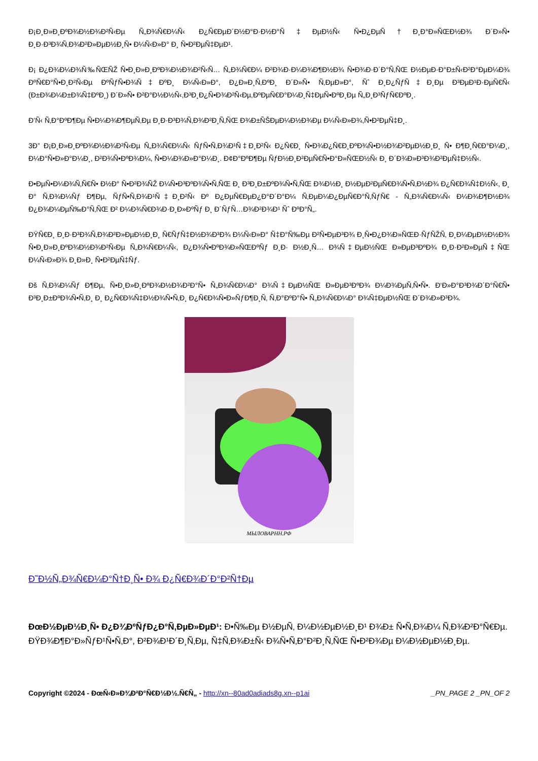Ð¡Ð¸Ð»Ð¸ÐºÐ¾Ð½Ð¾Ð²Ñ‹Ðµ Ñ„Ð¾Ñ€Ð¼Ñ‹ Ð¿Ñ€ÐµÐ´Ð½Ð°Ð·Ð½Ð°Ñ‡ÐµÐ½Ñ‹ Ñ•Ð¿ÐµÑ†Ð¸Ð°Ð»ÑŒÐ½Ð¾ Ð´Ð»Ñ• Ð¸Ð·Ð³Ð¾Ñ‚Ð¾Ð²Ð»ÐµÐ½Ð¸Ñ• Ð¼Ñ‹Ð»Ð° Ð¸ Ñ•Ð²ÐµÑ‡ÐµÐ¹.
Ð¡ Ð¿Ð¾Ð¼Ð¾Ñ‰ÑŒÑŽ Ñ•Ð¸Ð»Ð¸ÐºÐ¾Ð½Ð¾Ð²Ñ‹Ñ… Ñ„Ð¾Ñ€Ð¼ Ð²Ð¾Ð·Ð¼Ð¾Ð¶Ð½Ð¾ Ñ•Ð¾Ð·Ð´Ð°Ñ‚ÑŒ Ð½ÐµÐ·Ð°Ð±Ñ‹Ð²Ð°ÐµÐ¼Ð¾ ÐºÑ€Ð°Ñ•Ð¸Ð²Ñ‹Ðµ ÐºÑƒÑ•Ð¾Ñ‡ÐºÐ¸ Ð¼Ñ‹Ð»Ð°, Ð¿Ð»Ð¸Ñ‚ÐºÐ¸ Ð´Ð»Ñ• Ñ‚ÐµÐ»Ð°, Ñˆ Ð¸Ð¿ÑƒÑ‡Ð¸Ðµ Ð³ÐµÐ¹Ð·ÐµÑ€Ñ‹ (Ð±Ð¾Ð¼Ð±Ð¾Ñ‡ÐºÐ¸) Ð´Ð»Ñ• Ð²Ð°Ð½Ð½Ñ‹,Ð³Ð¸Ð¿Ñ•Ð¾Ð²Ñ‹Ðµ,ÐºÐµÑ€Ð°Ð¼Ð¸Ñ‡ÐµÑ•ÐºÐ¸Ðµ Ñ„Ð¸Ð³ÑƒÑ€ÐºÐ¸.
Ð’Ñ‹ Ñ‚Ð°ÐºÐ¶Ðµ Ñ•Ð¼Ð¾Ð¶ÐµÑ‚Ðµ Ð¸Ð·Ð³Ð¾Ñ‚Ð¾Ð²Ð¸Ñ‚ÑŒ Ð¾Ð±ÑŠÐµÐ¼Ð½Ð¾Ðµ Ð¼Ñ‹Ð»Ð¾,Ñ•Ð²ÐµÑ‡Ð¸.
3Ð” Ð¡Ð¸Ð»Ð¸ÐºÐ¾Ð½Ð¾Ð²Ñ‹Ðµ Ñ„Ð¾Ñ€Ð¼Ñ‹ ÑƒÑ•Ñ‚Ð¾Ð¹Ñ‡Ð¸Ð²Ñ‹ Ð¿Ñ€Ð¸ Ñ•Ð¾Ð¿Ñ€Ð¸ÐºÐ¾Ñ•Ð½Ð¾Ð²ÐµÐ½Ð¸Ð¸ Ñ• Ð¶Ð¸Ñ€Ð°Ð¼Ð¸, Ð¼Ð°Ñ•Ð»Ð°Ð¼Ð¸, Ð²Ð¾Ñ•ÐºÐ¾Ð¼, Ñ•Ð¼Ð¾Ð»Ð°Ð¼Ð¸. Ð¢Ð°ÐºÐ¶Ðµ ÑƒÐ½Ð¸Ð²ÐµÑ€Ñ•Ð°Ð»ÑŒÐ½Ñ‹ Ð¸ Ð´Ð¾Ð»Ð³Ð¾Ð²ÐµÑ‡Ð½Ñ‹.
Ð•ÐµÑ•Ð¼Ð¾Ñ‚Ñ€Ñ• Ð½Ð° Ñ•Ð²Ð¾ÑŽ Ð¼Ñ•Ð³ÐºÐ¾Ñ•Ñ‚ÑŒ Ð¸ Ð³Ð¸Ð±ÐºÐ¾Ñ•Ñ‚ÑŒ Ð¾Ð½Ð¸ Ð½ÐµÐ²ÐµÑ€Ð¾Ñ•Ñ‚Ð½Ð¾ Ð¿Ñ€Ð¾Ñ‡Ð½Ñ‹, Ð¸ Ð° Ñ‚Ð¾Ð¼Ñƒ Ð¶Ðµ, ÑƒÑ•Ñ‚Ð¾Ð¹Ñ‡Ð¸Ð²Ñ‹ Ðº Ð¿ÐµÑ€ÐµÐ¿Ð°Ð´Ð°Ð¼ Ñ‚ÐµÐ¼Ð¿ÐµÑ€Ð°Ñ‚ÑƒÑ€ - Ñ„Ð¾Ñ€Ð¼Ñ‹ Ð¼Ð¾Ð¶Ð½Ð¾ Ð¿Ð¾Ð¼ÐµÑ‰Ð°Ñ‚ÑŒ Ð² Ð¼Ð¾Ñ€Ð¾Ð·Ð¸Ð»ÐºÑƒ Ð¸ Ð´ÑƒÑ…Ð¾Ð²Ð¾Ð¹ Ñˆ ÐºÐ°Ñ„.
ÐŸÑ€Ð¸ Ð¸Ð·Ð³Ð¾Ñ‚Ð¾Ð²Ð»ÐµÐ½Ð¸Ð¸ Ñ€ÑƒÑ‡Ð½Ð¾Ð³Ð¾ Ð¼Ñ‹Ð»Ð° Ñ‡Ð°Ñ‰Ðµ Ð²Ñ•ÐµÐ³Ð¾ Ð¸Ñ•Ð¿Ð¾Ð»ÑŒÐ·ÑƒÑŽÑ‚ Ð¸Ð¼ÐµÐ½Ð½Ð¾ Ñ•Ð¸Ð»Ð¸ÐºÐ¾Ð½Ð¾Ð²Ñ‹Ðµ Ñ„Ð¾Ñ€Ð¼Ñ‹, Ð¿Ð¾Ñ•ÐºÐ¾Ð»ÑŒÐºÑƒ Ð¸Ð· Ð½Ð¸Ñ… Ð¾Ñ‡ÐµÐ½ÑŒ Ð»ÐµÐ³ÐºÐ¾ Ð¸Ð·Ð²Ð»ÐµÑ‡ÑŒ Ð¼Ñ‹Ð»Ð¾ Ð¸Ð»Ð¸ Ñ•Ð²ÐµÑ‡Ñƒ.
Ðš Ñ‚Ð¾Ð¼Ñƒ Ð¶Ðµ, Ñ•Ð¸Ð»Ð¸ÐºÐ¾Ð½Ð¾Ð²Ð°Ñ• Ñ„Ð¾Ñ€Ð¼Ð° Ð¾Ñ‡ÐµÐ½ÑŒ Ð»ÐµÐ³ÐºÐ¾ Ð¼Ð¾ÐµÑ‚Ñ•Ñ•. Ð‘Ð»Ð°Ð³Ð¾Ð´Ð°Ñ€Ñ• Ð³Ð¸Ð±ÐºÐ¾Ñ•Ñ‚Ð¸ Ð¸ Ð¿Ñ€Ð¾Ñ‡Ð½Ð¾Ñ•Ñ‚Ð¸ Ð¿Ñ€Ð¾Ñ•Ð»ÑƒÐ¶Ð¸Ñ‚ Ñ‚Ð°ÐºÐ°Ñ• Ñ„Ð¾Ñ€Ð¼Ð° Ð¾Ñ‡ÐµÐ½ÑŒ Ð´Ð¾Ð»Ð³Ð¾.
МЫЛОВАРНН.РФ
Ð˜Ð½Ñ„Ð¾Ñ€Ð¼Ð°Ñ†Ð¸Ñ• Ð¾ Ð¿Ñ€Ð¾Ð´Ð°Ð²Ñ†Ðµ
ÐœÐ½ÐµÐ½Ð¸Ñ• Ð¿Ð¾ÐºÑƒÐ¿Ð°Ñ‚ÐµÐ»ÐµÐ¹: Ð•Ñ‰Ðµ Ð½ÐµÑ‚ Ð¼Ð½ÐµÐ½Ð¸Ð¹ Ð¾Ð± Ñ•Ñ‚Ð¾Ð¼ Ñ‚Ð¾Ð²Ð°Ñ€Ðµ.
ÐŸÐ¾Ð¶Ð°Ð»ÑƒÐ¹Ñ•Ñ‚Ð°, Ð²Ð¾Ð¹Ð´Ð¸Ñ‚Ðµ, Ñ‡Ñ‚Ð¾Ð±Ñ‹ Ð¾Ñ•Ñ‚Ð°Ð²Ð¸Ñ‚ÑŒ Ñ•Ð²Ð¾Ðµ Ð¼Ð½ÐµÐ½Ð¸Ðµ.
Copyright ©2024 - ÐœÑ‹Ð»Ð¾Ð²Ð°Ñ€Ð½Ð½.Ñ€Ñ„ - http://xn--80ad0adiads8g.xn--p1ai _PN_PAGE 2 _PN_OF 2